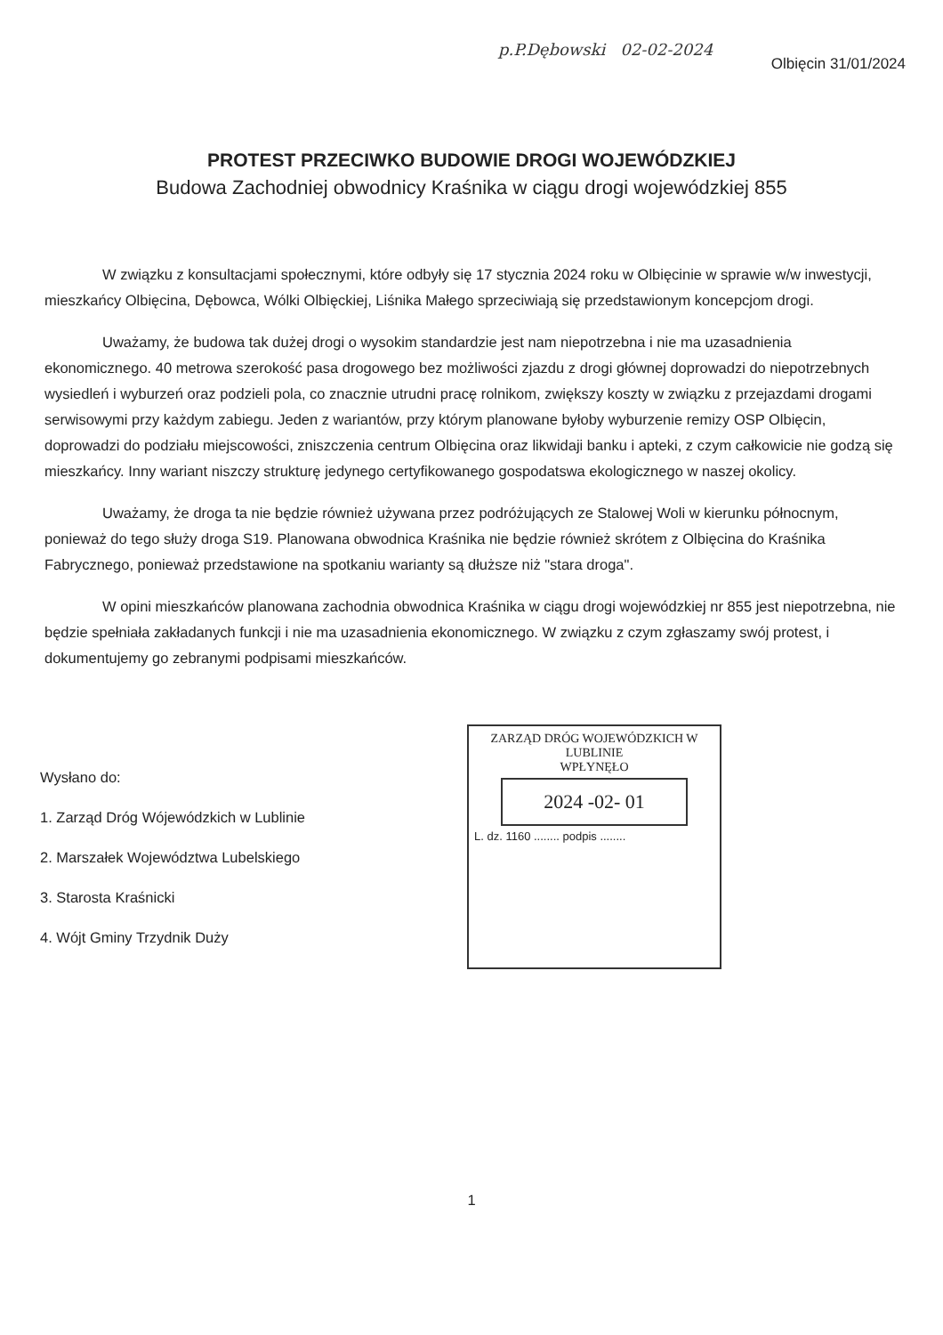p.P.Dębowski 02-02-2024
Olbięcin 31/01/2024
PROTEST PRZECIWKO BUDOWIE DROGI WOJEWÓDZKIEJ
Budowa Zachodniej obwodnicy Kraśnika w ciągu drogi wojewódzkiej 855
W związku z konsultacjami społecznymi, które odbyły się 17 stycznia 2024 roku w Olbięcinie w sprawie w/w inwestycji, mieszkańcy Olbięcina, Dębowca, Wólki Olbięckiej, Liśnika Małego sprzeciwiają się przedstawionym koncepcjom drogi.
Uważamy, że budowa tak dużej drogi o wysokim standardzie jest nam niepotrzebna i nie ma uzasadnienia ekonomicznego. 40 metrowa szerokość pasa drogowego bez możliwości zjazdu z drogi głównej doprowadzi do niepotrzebnych wysiedleń i wyburzeń oraz podzieli pola, co znacznie utrudni pracę rolnikom, zwiększy koszty w związku z przejazdami drogami serwisowymi przy każdym zabiegu. Jeden z wariantów, przy którym planowane byłoby wyburzenie remizy OSP Olbięcin, doprowadzi do podziału miejscowości, zniszczenia centrum Olbięcina oraz likwidaji banku i apteki, z czym całkowicie nie godzą się mieszkańcy. Inny wariant niszczy strukturę jedynego certyfikowanego gospodatswa ekologicznego w naszej okolicy.
Uważamy, że droga ta nie będzie również używana przez podróżujących ze Stalowej Woli w kierunku północnym, ponieważ do tego służy droga S19. Planowana obwodnica Kraśnika nie będzie również skrótem z Olbięcina do Kraśnika Fabrycznego, ponieważ przedstawione na spotkaniu warianty są dłuższe niż "stara droga".
W opini mieszkańców planowana zachodnia obwodnica Kraśnika w ciągu drogi wojewódzkiej nr 855 jest niepotrzebna, nie będzie spełniała zakładanych funkcji i nie ma uzasadnienia ekonomicznego. W związku z czym zgłaszamy swój protest, i dokumentujemy go zebranymi podpisami mieszkańców.
Wysłano do:
1. Zarząd Dróg Wójewódzkich w Lublinie
2. Marszałek Województwa Lubelskiego
3. Starosta Kraśnicki
4. Wójt Gminy Trzydnik Duży
ZARZĄD DRÓG WOJEWÓDZKICH W LUBLINIE
WPŁYNĘŁO
2024 -02- 01
L. dz. 1160 ........ podpis ........
1